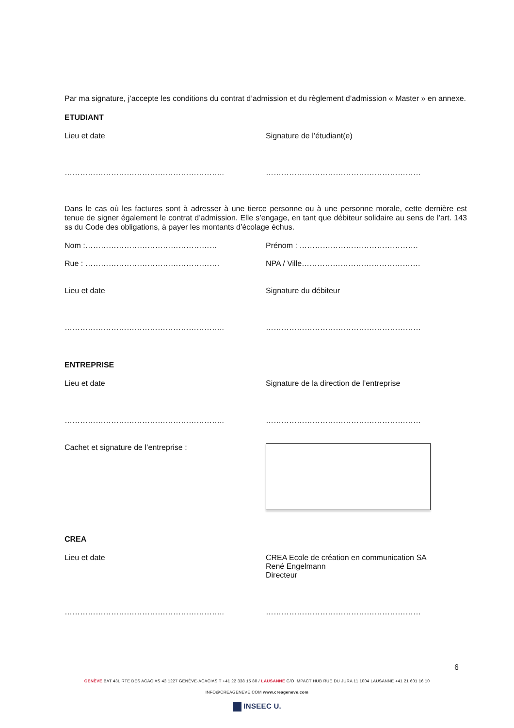Par ma signature, j’accepte les conditions du contrat d’admission et du règlement d’admission « Master » en annexe.
ETUDIANT
Lieu et date Signature de l’étudiant(e)
…………………………………………………….. ……………………………………………………
Dans le cas où les factures sont à adresser à une tierce personne ou à une personne morale, cette dernière est tenue de signer également le contrat d’admission. Elle s’engage, en tant que débiteur solidaire au sens de l’art. 143 ss du Code des obligations, à payer les montants d’écolage échus.
Nom :…………………………………………… Prénom : ……………………………………….
Rue : ……………………………………………. NPA / Ville……………………………………….
Lieu et date Signature du débiteur
…………………………………………………….. ……………………………………………………
ENTREPRISE
Lieu et date Signature de la direction de l’entreprise
…………………………………………………….. ……………………………………………………
Cachet et signature de l’entreprise :
CREA
Lieu et date CREA Ecole de création en communication SA
René Engelmann
Directeur
…………………………………………………….. ……………………………………………………
6
GENÈVE BAT 43L RTE DES ACACIAS 43 1227 GENÈVE-ACACIAS T +41 22 338 15 80 / LAUSANNE C/O IMPACT HUB RUE DU JURA 11 1004 LAUSANNE +41 21 601 16 10
INFO@CREAGENEVE.COM www.creageneve.com
INSEEC U.